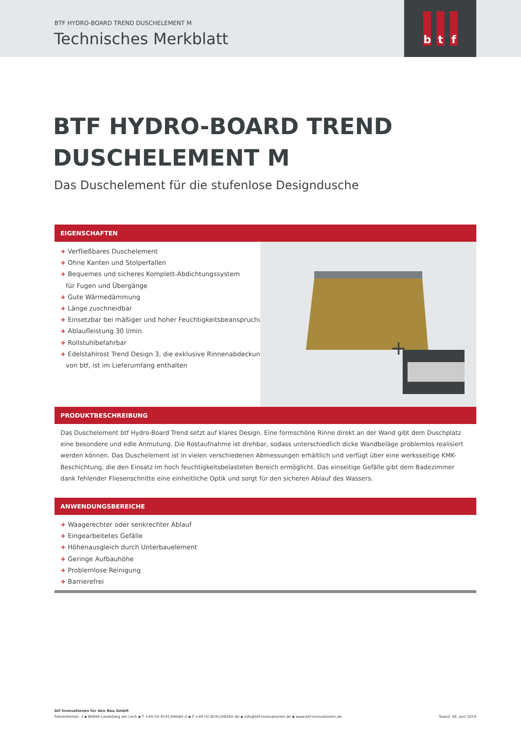BTF HYDRO-BOARD TREND DUSCHELEMENT M
Technisches Merkblatt
b t f
BTF HYDRO-BOARD TREND
DUSCHELEMENT M
Das Duschelement für die stufenlose Designdusche
EIGENSCHAFTEN
+ Verfließbares Duschelement
+ Ohne Kanten und Stolperfallen
+ Bequemes und sicheres Komplett-Abdichtungssystem
für Fugen und Übergänge
+ Gute Wärmedämmung
+ Länge zuschneidbar
+ Einsetzbar bei mäßiger und hoher Feuchtigkeitsbeanspruchung
+ Ablaufleistung 30 l/min.
+ Rollstuhlbefahrbar
+ Edelstahlrost Trend Design 3, die exklusive Rinnenabdeckung
von btf, ist im Lieferumfang enthalten
+
PRODUKTBESCHREIBUNG
Das Duschelement btf Hydro-Board Trend setzt auf klares Design. Eine formschöne Rinne direkt an der Wand gibt dem Duschplatz eine besondere und edle Anmutung. Die Rostaufnahme ist drehbar, sodass unterschiedlich dicke Wandbeläge problemlos realisiert werden können. Das Duschelement ist in vielen verschiedenen Abmessungen erhältlich und verfügt über eine werksseitige KMK-Beschichtung, die den Einsatz im hoch feuchtigkeitsbelasteten Bereich ermöglicht. Das einseitige Gefälle gibt dem Badezimmer dank fehlender Fliesenschnitte eine einheitliche Optik und sorgt für den sicheren Ablauf des Wassers.
ANWENDUNGSBEREICHE
+ Waagerechter oder senkrechter Ablauf
+ Eingearbeitetes Gefälle
+ Höhenausgleich durch Unterbauelement
+ Geringe Aufbauhöhe
+ Problemlose Reinigung
+ Barrierefrei
btf Innovationen für den Bau GmbH
Fahrenheitstr. 3 ▪ 86899 Landsberg am Lech ▪ T +49 (0) 8191/94040–0 ▪ F +49 (0) 8191/94040–40 ▪ info@btf-innovationen.de ▪ www.btf-innovationen.de Stand: 06. Juni 2019